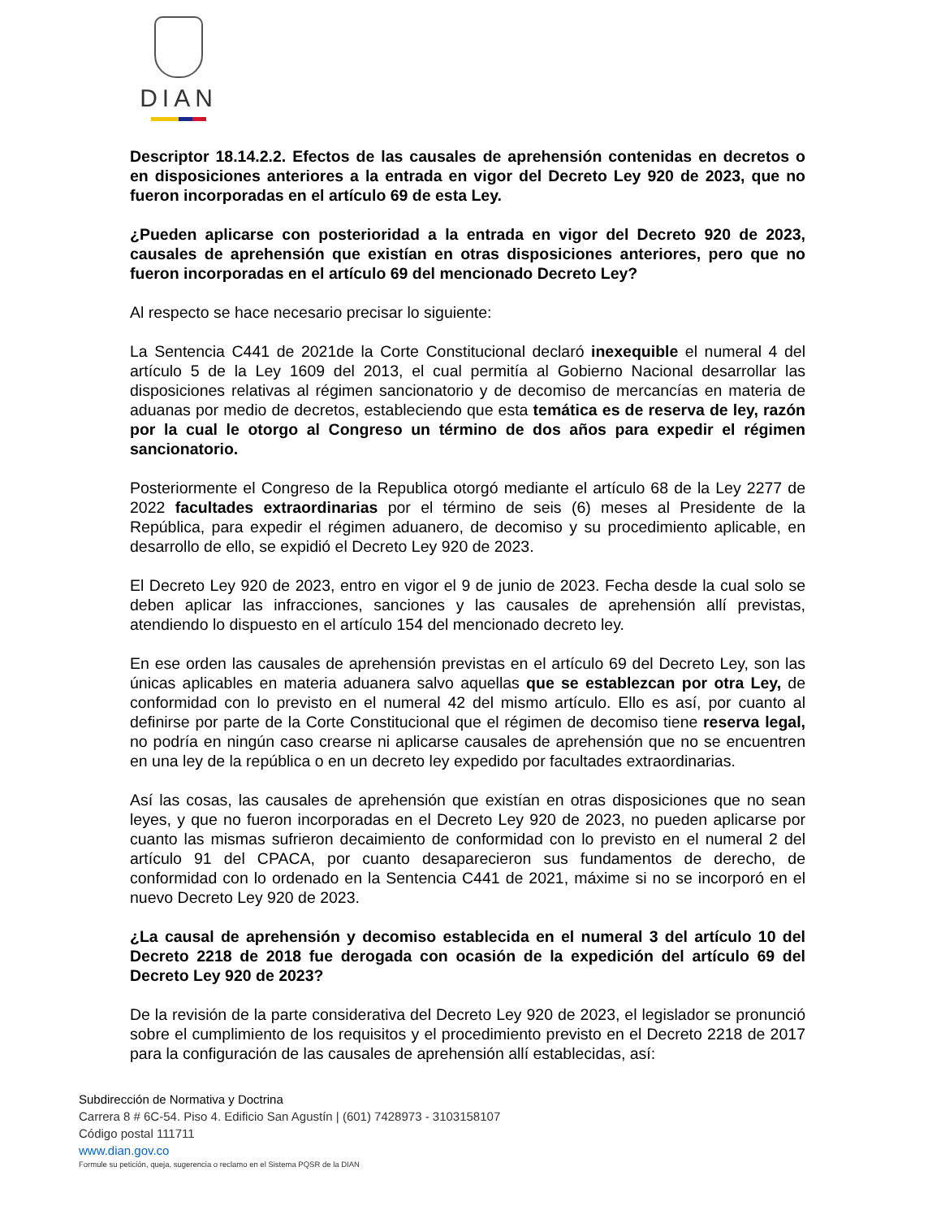DIAN
Descriptor 18.14.2.2. Efectos de las causales de aprehensión contenidas en decretos o en disposiciones anteriores a la entrada en vigor del Decreto Ley 920 de 2023, que no fueron incorporadas en el artículo 69 de esta Ley.
¿Pueden aplicarse con posterioridad a la entrada en vigor del Decreto 920 de 2023, causales de aprehensión que existían en otras disposiciones anteriores, pero que no fueron incorporadas en el artículo 69 del mencionado Decreto Ley?
Al respecto se hace necesario precisar lo siguiente:
La Sentencia C441 de 2021de la Corte Constitucional declaró inexequible el numeral 4 del artículo 5 de la Ley 1609 del 2013, el cual permitía al Gobierno Nacional desarrollar las disposiciones relativas al régimen sancionatorio y de decomiso de mercancías en materia de aduanas por medio de decretos, estableciendo que esta temática es de reserva de ley, razón por la cual le otorgo al Congreso un término de dos años para expedir el régimen sancionatorio.
Posteriormente el Congreso de la Republica otorgó mediante el artículo 68 de la Ley 2277 de 2022 facultades extraordinarias por el término de seis (6) meses al Presidente de la República, para expedir el régimen aduanero, de decomiso y su procedimiento aplicable, en desarrollo de ello, se expidió el Decreto Ley 920 de 2023.
El Decreto Ley 920 de 2023, entro en vigor el 9 de junio de 2023. Fecha desde la cual solo se deben aplicar las infracciones, sanciones y las causales de aprehensión allí previstas, atendiendo lo dispuesto en el artículo 154 del mencionado decreto ley.
En ese orden las causales de aprehensión previstas en el artículo 69 del Decreto Ley, son las únicas aplicables en materia aduanera salvo aquellas que se establezcan por otra Ley, de conformidad con lo previsto en el numeral 42 del mismo artículo. Ello es así, por cuanto al definirse por parte de la Corte Constitucional que el régimen de decomiso tiene reserva legal, no podría en ningún caso crearse ni aplicarse causales de aprehensión que no se encuentren en una ley de la república o en un decreto ley expedido por facultades extraordinarias.
Así las cosas, las causales de aprehensión que existían en otras disposiciones que no sean leyes, y que no fueron incorporadas en el Decreto Ley 920 de 2023, no pueden aplicarse por cuanto las mismas sufrieron decaimiento de conformidad con lo previsto en el numeral 2 del artículo 91 del CPACA, por cuanto desaparecieron sus fundamentos de derecho, de conformidad con lo ordenado en la Sentencia C441 de 2021, máxime si no se incorporó en el nuevo Decreto Ley 920 de 2023.
¿La causal de aprehensión y decomiso establecida en el numeral 3 del artículo 10 del Decreto 2218 de 2018 fue derogada con ocasión de la expedición del artículo 69 del Decreto Ley 920 de 2023?
De la revisión de la parte considerativa del Decreto Ley 920 de 2023, el legislador se pronunció sobre el cumplimiento de los requisitos y el procedimiento previsto en el Decreto 2218 de 2017 para la configuración de las causales de aprehensión allí establecidas, así:
Subdirección de Normativa y Doctrina
Carrera 8 # 6C-54. Piso 4. Edificio San Agustín | (601) 7428973 - 3103158107
Código postal 111711
www.dian.gov.co
Formule su petición, queja, sugerencia o reclamo en el Sistema PQSR de la DIAN